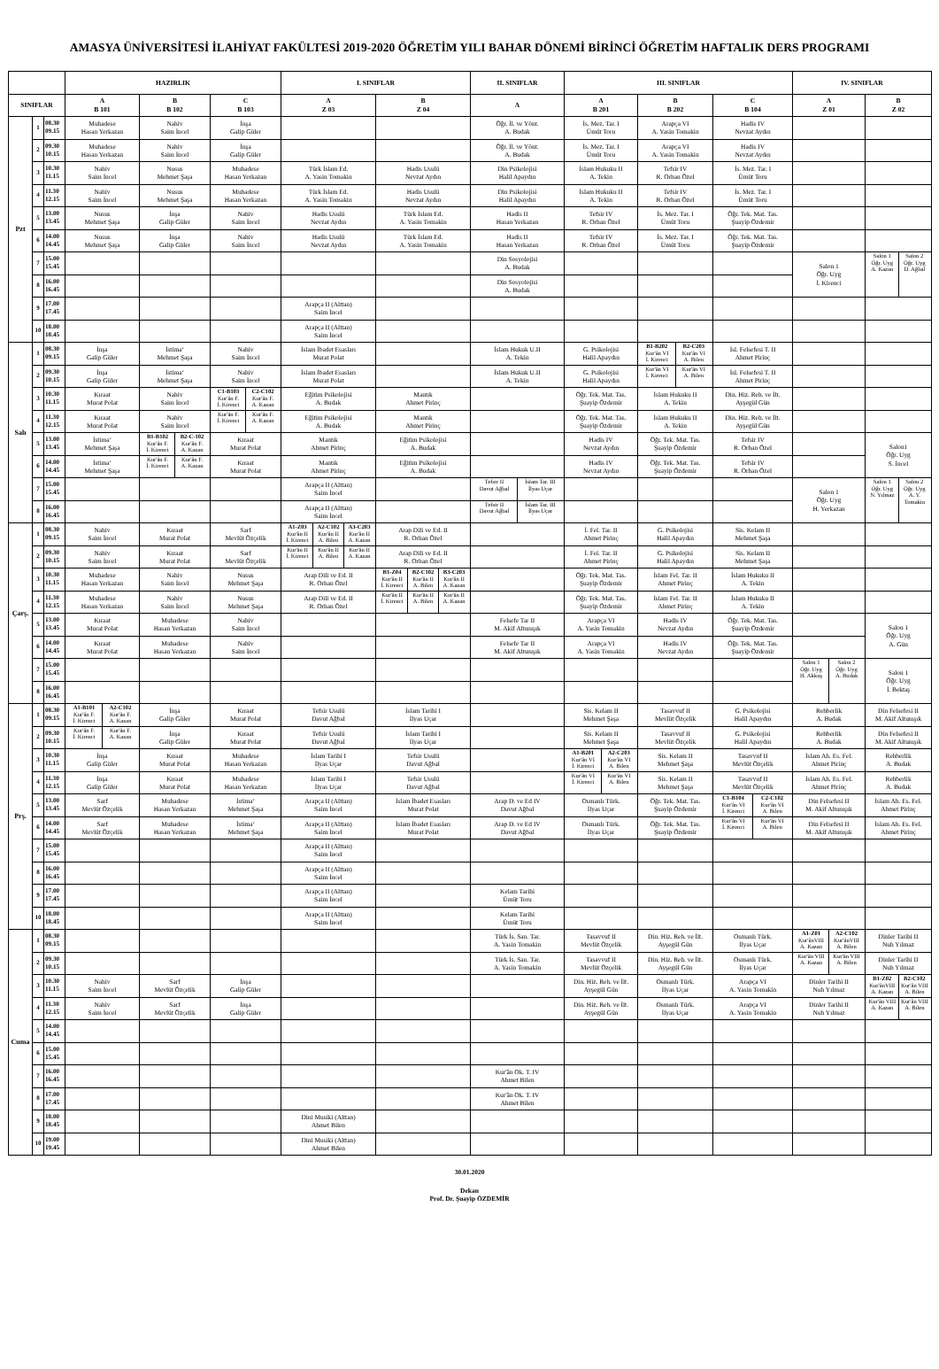AMASYA ÜNİVERSİTESİ İLAHİYAT FAKÜLTESİ 2019-2020 ÖĞRETİM YILI BAHAR DÖNEMİ BİRİNCİ ÖĞRETİM HAFTALIK DERS PROGRAMI
| | | | HAZIRLIK | | | I. SINIFLAR | | II. SINIFLAR | III. SINIFLAR | | | IV. SINIFLAR | |
| --- | --- | --- | --- | --- | --- | --- | --- | --- | --- | --- | --- | --- | --- |
| SINIFLAR | | | A B 101 | B B 102 | C B 103 | A Z 03 | B Z 04 | A | A B 201 | B B 202 | C B 104 | A Z 01 | B Z 02 |
| Pzt | 1 | 08.30 09.15 | Muhadese Hasan Yerkazan | Nahiv Saim İncel | İnşa Galip Güler | | | Öğr. İl. ve Yönt. A. Budak | İs. Mez. Tar. I Ümüt Toru | Arapça VI A. Yasin Tomakin | Hadis IV Nevzat Aydın | | |
| | 2 | 09.30 10.15 | Muhadese Hasan Yerkazan | Nahiv Saim İncel | İnşa Galip Güler | | | Öğr. İl. ve Yönt. A. Budak | İs. Mez. Tar. I Ümüt Toru | Arapça VI A. Yasin Tomakin | Hadis IV Nevzat Aydın | | |
| | 3 | 10.30 11.15 | Nahiv Saim İncel | Nusus Mehmet Şaşa | Muhadese Hasan Yerkazan | Türk İslam Ed. A. Yasin Tomakin | Hadis Usulü Nevzat Aydın | Din Psikolojisi Halil Apaydın | İslam Hukuku II A. Tekin | Tefsir IV R. Orhan Özel | İs. Mez. Tar. I Ümüt Toru | | |
| | 4 | 11.30 12.15 | Nahiv Saim İncel | Nusus Mehmet Şaşa | Muhadese Hasan Yerkazan | Türk İslam Ed. A. Yasin Tomakin | Hadis Usulü Nevzat Aydın | Din Psikolojisi Halil Apaydın | İslam Hukuku II A. Tekin | Tefsir IV R. Orhan Özel | İs. Mez. Tar. I Ümüt Toru | | |
| | 5 | 13.00 13.45 | Nusus Mehmet Şaşa | İnşa Galip Güler | Nahiv Saim İncel | Hadis Usulü Nevzat Aydın | Türk İslam Ed. A. Yasin Tomakin | Hadis II Hasan Yerkazan | Tefsir IV R. Orhan Özel | İs. Mez. Tar. I Ümüt Toru | Öğr. Tek. Mat. Tas. Şuayip Özdemir | | |
| | 6 | 14.00 14.45 | Nusus Mehmet Şaşa | İnşa Galip Güler | Nahiv Saim İncel | Hadis Usulü Nevzat Aydın | Türk İslam Ed. A. Yasin Tomakin | Hadis II Hasan Yerkazan | Tefsir IV R. Orhan Özel | İs. Mez. Tar. I Ümüt Toru | Öğr. Tek. Mat. Tas. Şuayip Özdemir | | |
| | 7 | 15.00 15.45 | | | | | | Din Sosyolojisi A. Budak | | | | Salon 1 Öğr. Uyg İ. Kirenci | Salon 1 Öğr. Uyg A. Kazan Salon 2 Öğr. Uyg D. Ağbal |
| | 8 | 16.00 16.45 | | | | | | Din Sosyolojisi A. Budak | | | | | |
| | 9 | 17.00 17.45 | | | | Arapça II (Alttan) Saim İncel | | | | | | | |
| | 10 | 18.00 18.45 | | | | Arapça II (Alttan) Saim İncel | | | | | | | |
| Salı | 1 | 08.30 09.15 | İnşa Galip Güler | İstima‘ Mehmet Şaşa | Nahiv Saim İncel | İslam İbadet Esasları Murat Polat | | İslam Hukuk U.II A. Tekin | G. Psikolojisi Halil Apaydın | B1-B202 Kur'ân VI İ. Kirenci B2-C203 Kur'ân VI A. Bilen | İsl. Felsefesi T. II Ahmet Pirinç | | |
| | 2 | 09.30 10.15 | İnşa Galip Güler | İstima‘ Mehmet Şaşa | Nahiv Saim İncel | İslam İbadet Esasları Murat Polat | | İslam Hukuk U.II A. Tekin | G. Psikolojisi Halil Apaydın | Kur'ân VI İ. Kirenci Kur'ân VI A. Bilen | İsl. Felsefesi T. II Ahmet Pirinç | | |
| | 3 | 10.30 11.15 | Kıraat Murat Polat | Nahiv Saim İncel | C1-B103 Kur'ân F. İ. Kirenci C2-C102 Kur'ân F. A. Kazan | Eğitim Psikolojisi A. Budak | Mantık Ahmet Pirinç | | Öğr. Tek. Mat. Tas. Şuayip Özdemir | İslam Hukuku II A. Tekin | Din. Hiz. Reh. ve İlt. Ayşegül Gün | | |
| | 4 | 11.30 12.15 | Kıraat Murat Polat | Nahiv Saim İncel | Kur'ân F. İ. Kirenci Kur'ân F. A. Kazan | Eğitim Psikolojisi A. Budak | Mantık Ahmet Pirinç | | Öğr. Tek. Mat. Tas. Şuayip Özdemir | İslam Hukuku II A. Tekin | Din. Hiz. Reh. ve İlt. Ayşegül Gün | | |
| | 5 | 13.00 13.45 | İstima‘ Mehmet Şaşa | B1-B102 Kur'ân F. İ. Kirenci B2-C-102 Kur'ân F. A. Kazan | Kıraat Murat Polat | Mantık Ahmet Pirinç | Eğitim Psikolojisi A. Budak | | Hadis IV Nevzat Aydın | Öğr. Tek. Mat. Tas. Şuayip Özdemir | Tefsir IV R. Orhan Özel | | Salon1 Öğr. Uyg S. İncel |
| | 6 | 14.00 14.45 | İstima‘ Mehmet Şaşa | Kur'ân F. İ. Kirenci Kur'ân F. A. Kazan | Kıraat Murat Polat | Mantık Ahmet Pirinç | Eğitim Psikolojisi A. Budak | | Hadis IV Nevzat Aydın | Öğr. Tek. Mat. Tas. Şuayip Özdemir | Tefsir IV R. Orhan Özel | | |
| | 7 | 15.00 15.45 | | | | Arapça II (Alttan) Saim İncel | | Tefsir II Davut Ağbal İslam Tar. III İlyas Uçar | | | | Salon 1 Öğr. Uyg H. Yerkazan | Salon 1 Öğr. Uyg N. Yılmaz Salon 2 Öğr. Uyg A. Y. Tomakin |
| | 8 | 16.00 16.45 | | | | Arapça II (Alttan) Saim İncel | | Tefsir II Davut Ağbal İslam Tar. III İlyas Uçar | | | | | |
| Çarş. | 1 | 08.30 09.15 | Nahiv Saim İncel | Kıraat Murat Polat | Sarf Mevlüt Özçelik | A1-Z03 Kur'ân II İ. Kirenci A2-C102 Kur'ân II A. Bilen A3-C203 Kur'ân II A. Kazan | Arap Dili ve Ed. II R. Orhan Özel | | İ. Fel. Tar. II Ahmet Pirinç | G. Psikolojisi Halil Apaydın | Sis. Kelam II Mehmet Şaşa | | |
| | 2 | 09.30 10.15 | Nahiv Saim İncel | Kıraat Murat Polat | Sarf Mevlüt Özçelik | Kur'ân II İ. Kirenci Kur'ân II A. Bilen Kur'ân II A. Kazan | Arap Dili ve Ed. II R. Orhan Özel | | İ. Fel. Tar. II Ahmet Pirinç | G. Psikolojisi Halil Apaydın | Sis. Kelam II Mehmet Şaşa | | |
| | 3 | 10.30 11.15 | Muhadese Hasan Yerkazan | Nahiv Saim İncel | Nusus Mehmet Şaşa | Arap Dili ve Ed. II R. Orhan Özel | B1-Z04 Kur'ân II İ. Kirenci B2-C102 Kur'ân II A. Bilen B3-C203 Kur'ân II A. Kazan | | Öğr. Tek. Mat. Tas. Şuayip Özdemir | İslam Fel. Tar. II Ahmet Pirinç | İslam Hukuku II A. Tekin | | |
| | 4 | 11.30 12.15 | Muhadese Hasan Yerkazan | Nahiv Saim İncel | Nusus Mehmet Şaşa | Arap Dili ve Ed. II R. Orhan Özel | Kur'ân II İ. Kirenci Kur'ân II A. Bilen Kur'ân II A. Kazan | | Öğr. Tek. Mat. Tas. Şuayip Özdemir | İslam Fel. Tar. II Ahmet Pirinç | İslam Hukuku II A. Tekin | | |
| | 5 | 13.00 13.45 | Kıraat Murat Polat | Muhadese Hasan Yerkazan | Nahiv Saim İncel | | | Felsefe Tar II M. Akif Altunışık | Arapça VI A. Yasin Tomakin | Hadis IV Nevzat Aydın | Öğr. Tek. Mat. Tas. Şuayip Özdemir | | Salon 1 Öğr. Uyg A. Gün |
| | 6 | 14.00 14.45 | Kıraat Murat Polat | Muhadese Hasan Yerkazan | Nahiv Saim İncel | | | Felsefe Tar II M. Akif Altunışık | Arapça VI A. Yasin Tomakin | Hadis IV Nevzat Aydın | Öğr. Tek. Mat. Tas. Şuayip Özdemir | | |
| | 7 | 15.00 15.45 | | | | | | | | | | Salon 1 Öğr. Uyg H. Akkuş Salon 2 Öğr. Uyg A. Budak | Salon 1 Öğr. Uyg İ. Bektaş |
| | 8 | 16.00 16.45 | | | | | | | | | | | |
| Prş. | 1 | 08.30 09.15 | A1-B101 Kur'ân F. İ. Kirenci A2-C102 Kur'ân F. A. Kazan | İnşa Galip Güler | Kıraat Murat Polat | Tefsir Usulü Davut Ağbal | İslam Tarihi I İlyas Uçar | | Sis. Kelam II Mehmet Şaşa | Tasavvuf II Mevlüt Özçelik | G. Psikolojisi Halil Apaydın | Rehberlik A. Budak | Din Felsefesi II M. Akif Altunışık |
| | 2 | 09.30 10.15 | Kur'ân F. İ. Kirenci Kur'ân F. A. Kazan | İnşa Galip Güler | Kıraat Murat Polat | Tefsir Usulü Davut Ağbal | İslam Tarihi I İlyas Uçar | | Sis. Kelam II Mehmet Şaşa | Tasavvuf II Mevlüt Özçelik | G. Psikolojisi Halil Apaydın | Rehberlik A. Budak | Din Felsefesi II M. Akif Altunışık |
| | 3 | 10.30 11.15 | İnşa Galip Güler | Kıraat Murat Polat | Muhadese Hasan Yerkazan | İslam Tarihi I İlyas Uçar | Tefsir Usulü Davut Ağbal | | A1-B201 Kur'ân VI İ. Kirenci A2-C203 Kur'ân VI A. Bilen | Sis. Kelam II Mehmet Şaşa | Tasavvuf II Mevlüt Özçelik | İslam Ah. Es. Fel. Ahmet Pirinç | Rehberlik A. Budak |
| | 4 | 11.30 12.15 | İnşa Galip Güler | Kıraat Murat Polat | Muhadese Hasan Yerkazan | İslam Tarihi I İlyas Uçar | Tefsir Usulü Davut Ağbal | | Kur'ân VI İ. Kirenci Kur'ân VI A. Bilen | Sis. Kelam II Mehmet Şaşa | Tasavvuf II Mevlüt Özçelik | İslam Ah. Es. Fel. Ahmet Pirinç | Rehberlik A. Budak |
| | 5 | 13.00 13.45 | Sarf Mevlüt Özçelik | Muhadese Hasan Yerkazan | İstima‘ Mehmet Şaşa | Arapça II (Alttan) Saim İncel | İslam İbadet Esasları Murat Polat | Arap D. ve Ed IV Davut Ağbal | Osmanlı Türk. İlyas Uçar | Öğr. Tek. Mat. Tas. Şuayip Özdemir | C1-B104 Kur'ân VI İ. Kirenci C2-C102 Kur'ân VI A. Bilen | Din Felsefesi II M. Akif Altunışık | İslam Ah. Es. Fel. Ahmet Pirinç |
| | 6 | 14.00 14.45 | Sarf Mevlüt Özçelik | Muhadese Hasan Yerkazan | İstima‘ Mehmet Şaşa | Arapça II (Alttan) Saim İncel | İslam İbadet Esasları Murat Polat | Arap D. ve Ed IV Davut Ağbal | Osmanlı Türk. İlyas Uçar | Öğr. Tek. Mat. Tas. Şuayip Özdemir | Kur'ân VI İ. Kirenci Kur'ân VI A. Bilen | Din Felsefesi II M. Akif Altunışık | İslam Ah. Es. Fel. Ahmet Pirinç |
| | 7 | 15.00 15.45 | | | | Arapça II (Alttan) Saim İncel | | | | | | | |
| | 8 | 16.00 16.45 | | | | Arapça II (Alttan) Saim İncel | | | | | | | |
| | 9 | 17.00 17.45 | | | | Arapça II (Alttan) Saim İncel | | Kelam Tarihi Ümüt Toru | | | | | |
| | 10 | 18.00 18.45 | | | | Arapça II (Alttan) Saim İncel | | Kelam Tarihi Ümüt Toru | | | | | |
| Cuma | 1 | 08.30 09.15 | | | | | | Türk İs. San. Tar. A. Yasin Tomakin | Tasavvuf II Mevlüt Özçelik | Din. Hiz. Reh. ve İlt. Ayşegül Gün | Osmanlı Türk. İlyas Uçar | A1-Z01 Kur'ânVIII A. Kazan A2-C102 Kur'ânVIII A. Bilen | Dinler Tarihi II Nuh Yılmaz |
| | 2 | 09.30 10.15 | | | | | | Türk İs. San. Tar. A. Yasin Tomakin | Tasavvuf II Mevlüt Özçelik | Din. Hiz. Reh. ve İlt. Ayşegül Gün | Osmanlı Türk. İlyas Uçar | Kur'ân VIII A. Kazan Kur'ân VIII A. Bilen | Dinler Tarihi II Nuh Yılmaz |
| | 3 | 10.30 11.15 | Nahiv Saim İncel | Sarf Mevlüt Özçelik | İnşa Galip Güler | | | | Din. Hiz. Reh. ve İlt. Ayşegül Gün | Osmanlı Türk. İlyas Uçar | Arapça VI A. Yasin Tomakin | Dinler Tarihi II Nuh Yılmaz | B1-Z02 Kur'ânVIII A. Kazan B2-C102 Kur'ân VIII A. Bilen |
| | 4 | 11.30 12.15 | Nahiv Saim İncel | Sarf Mevlüt Özçelik | İnşa Galip Güler | | | | Din. Hiz. Reh. ve İlt. Ayşegül Gün | Osmanlı Türk. İlyas Uçar | Arapça VI A. Yasin Tomakin | Dinler Tarihi II Nuh Yılmaz | Kur'ân VIII A. Kazan Kur'ân VIII A. Bilen |
| | 5 | 14.00 14.45 | | | | | | | | | | | |
| | 6 | 15.00 15.45 | | | | | | | | | | | |
| | 7 | 16.00 16.45 | | | | | | Kur'ân Ok. T. IV Ahmet Bilen | | | | | |
| | 8 | 17.00 17.45 | | | | | | Kur'ân Ok. T. IV Ahmet Bilen | | | | | |
| | 9 | 18.00 18.45 | | | | Dini Musiki (Alttan) Ahmet Bilen | | | | | | | |
| | 10 | 19.00 19.45 | | | | Dini Musiki (Alttan) Ahmet Bilen | | | | | | | |
30.01.2020
Dekan
Prof. Dr. Şuayip ÖZDEMİR